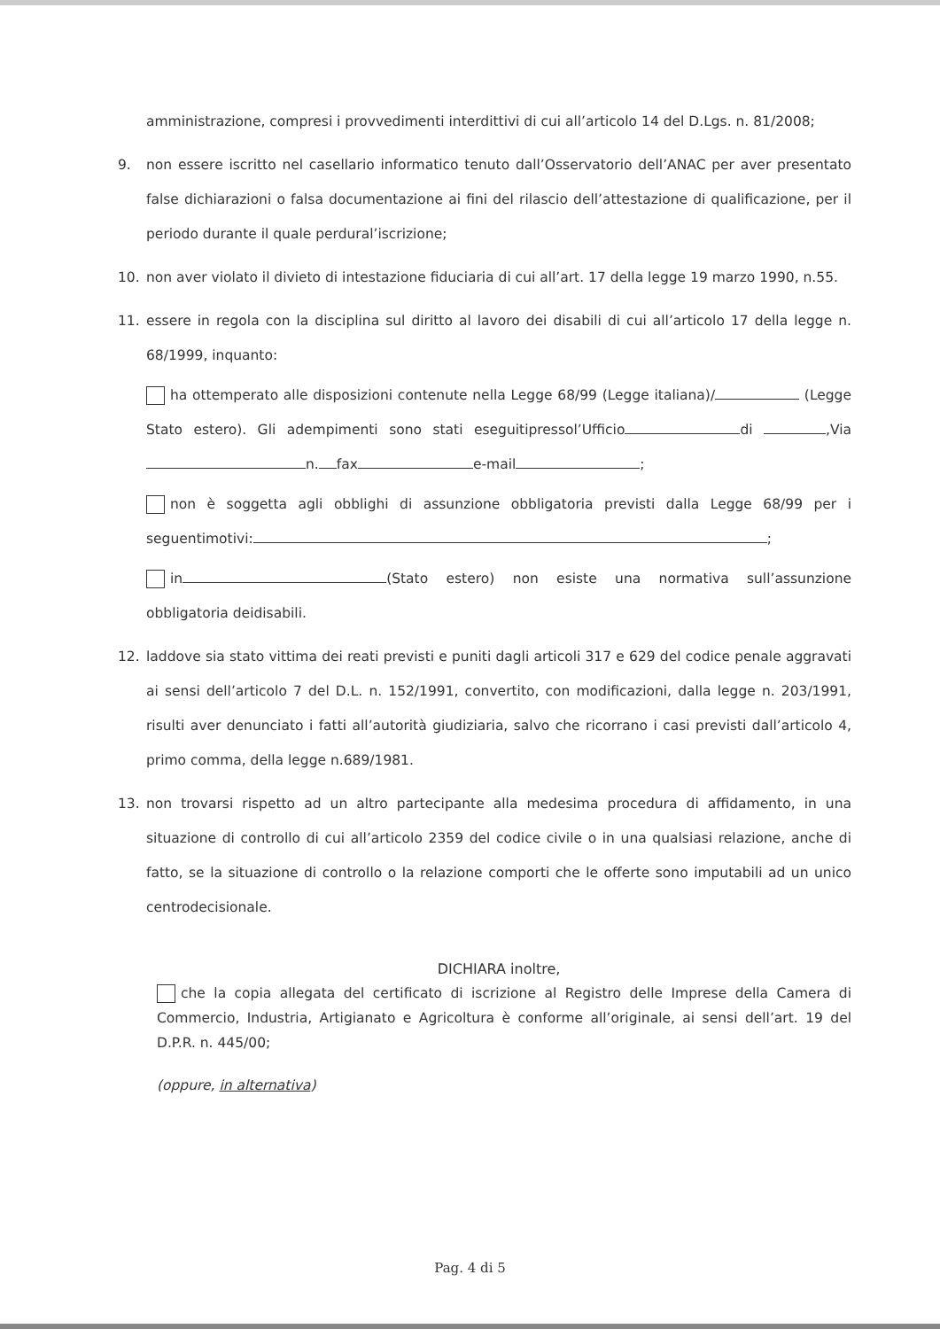amministrazione, compresi i provvedimenti interdittivi di cui all’articolo 14 del D.Lgs. n. 81/2008;
9. non essere iscritto nel casellario informatico tenuto dall’Osservatorio dell’ANAC per aver presentato false dichiarazioni o falsa documentazione ai fini del rilascio dell’attestazione di qualificazione, per il periodo durante il quale perdural’iscrizione;
10. non aver violato il divieto di intestazione fiduciaria di cui all’art. 17 della legge 19 marzo 1990, n.55.
11. essere in regola con la disciplina sul diritto al lavoro dei disabili di cui all’articolo 17 della legge n. 68/1999, inquanto:
ha ottemperato alle disposizioni contenute nella Legge 68/99 (Legge italiana)/ (Legge Stato estero). Gli adempimenti sono stati eseguitipressol’Ufficio di ,Via n. fax e-mail ;
non è soggetta agli obblighi di assunzione obbligatoria previsti dalla Legge 68/99 per i seguentimotivi: ;
in (Stato estero) non esiste una normativa sull’assunzione obbligatoria deidisabili.
12. laddove sia stato vittima dei reati previsti e puniti dagli articoli 317 e 629 del codice penale aggravati ai sensi dell’articolo 7 del D.L. n. 152/1991, convertito, con modificazioni, dalla legge n. 203/1991, risulti aver denunciato i fatti all’autorità giudiziaria, salvo che ricorrano i casi previsti dall’articolo 4, primo comma, della legge n.689/1981.
13. non trovarsi rispetto ad un altro partecipante alla medesima procedura di affidamento, in una situazione di controllo di cui all’articolo 2359 del codice civile o in una qualsiasi relazione, anche di fatto, se la situazione di controllo o la relazione comporti che le offerte sono imputabili ad un unico centrodecisionale.
DICHIARA inoltre,
che la copia allegata del certificato di iscrizione al Registro delle Imprese della Camera di Commercio, Industria, Artigianato e Agricoltura è conforme all’originale, ai sensi dell’art. 19 del D.P.R. n. 445/00;
(oppure, in alternativa)
Pag. 4 di 5